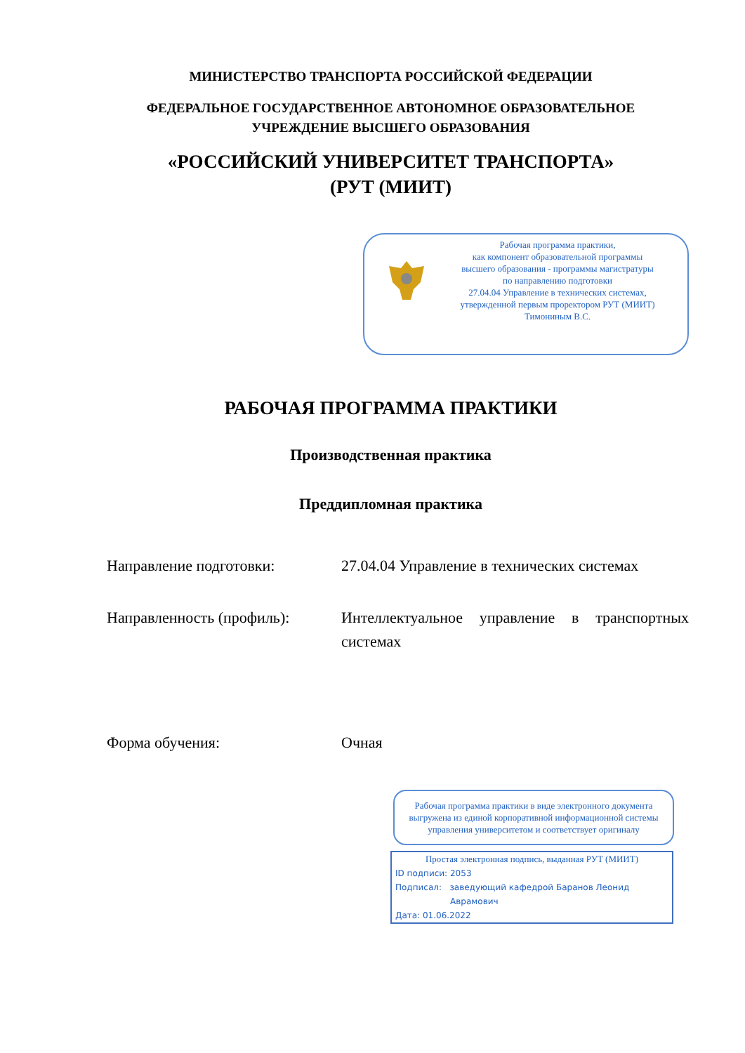МИНИСТЕРСТВО ТРАНСПОРТА РОССИЙСКОЙ ФЕДЕРАЦИИ
ФЕДЕРАЛЬНОЕ ГОСУДАРСТВЕННОЕ АВТОНОМНОЕ ОБРАЗОВАТЕЛЬНОЕ
УЧРЕЖДЕНИЕ ВЫСШЕГО ОБРАЗОВАНИЯ
«РОССИЙСКИЙ УНИВЕРСИТЕТ ТРАНСПОРТА»
(РУТ (МИИТ)
Рабочая программа практики,
как компонент образовательной программы
высшего образования - программы магистратуры
по направлению подготовки
27.04.04 Управление в технических системах,
утвержденной первым проректором РУТ (МИИТ)
Тимониным В.С.
РАБОЧАЯ ПРОГРАММА ПРАКТИКИ
Производственная практика
Преддипломная практика
Направление подготовки: 27.04.04 Управление в технических системах
Направленность (профиль): Интеллектуальное управление в транспортных системах
Форма обучения: Очная
Рабочая программа практики в виде электронного документа выгружена из единой корпоративной информационной системы управления университетом и соответствует оригиналу
Простая электронная подпись, выданная РУТ (МИИТ)
ID подписи: 2053
Подписал: заведующий кафедрой Баранов Леонид
Аврамович
Дата: 01.06.2022